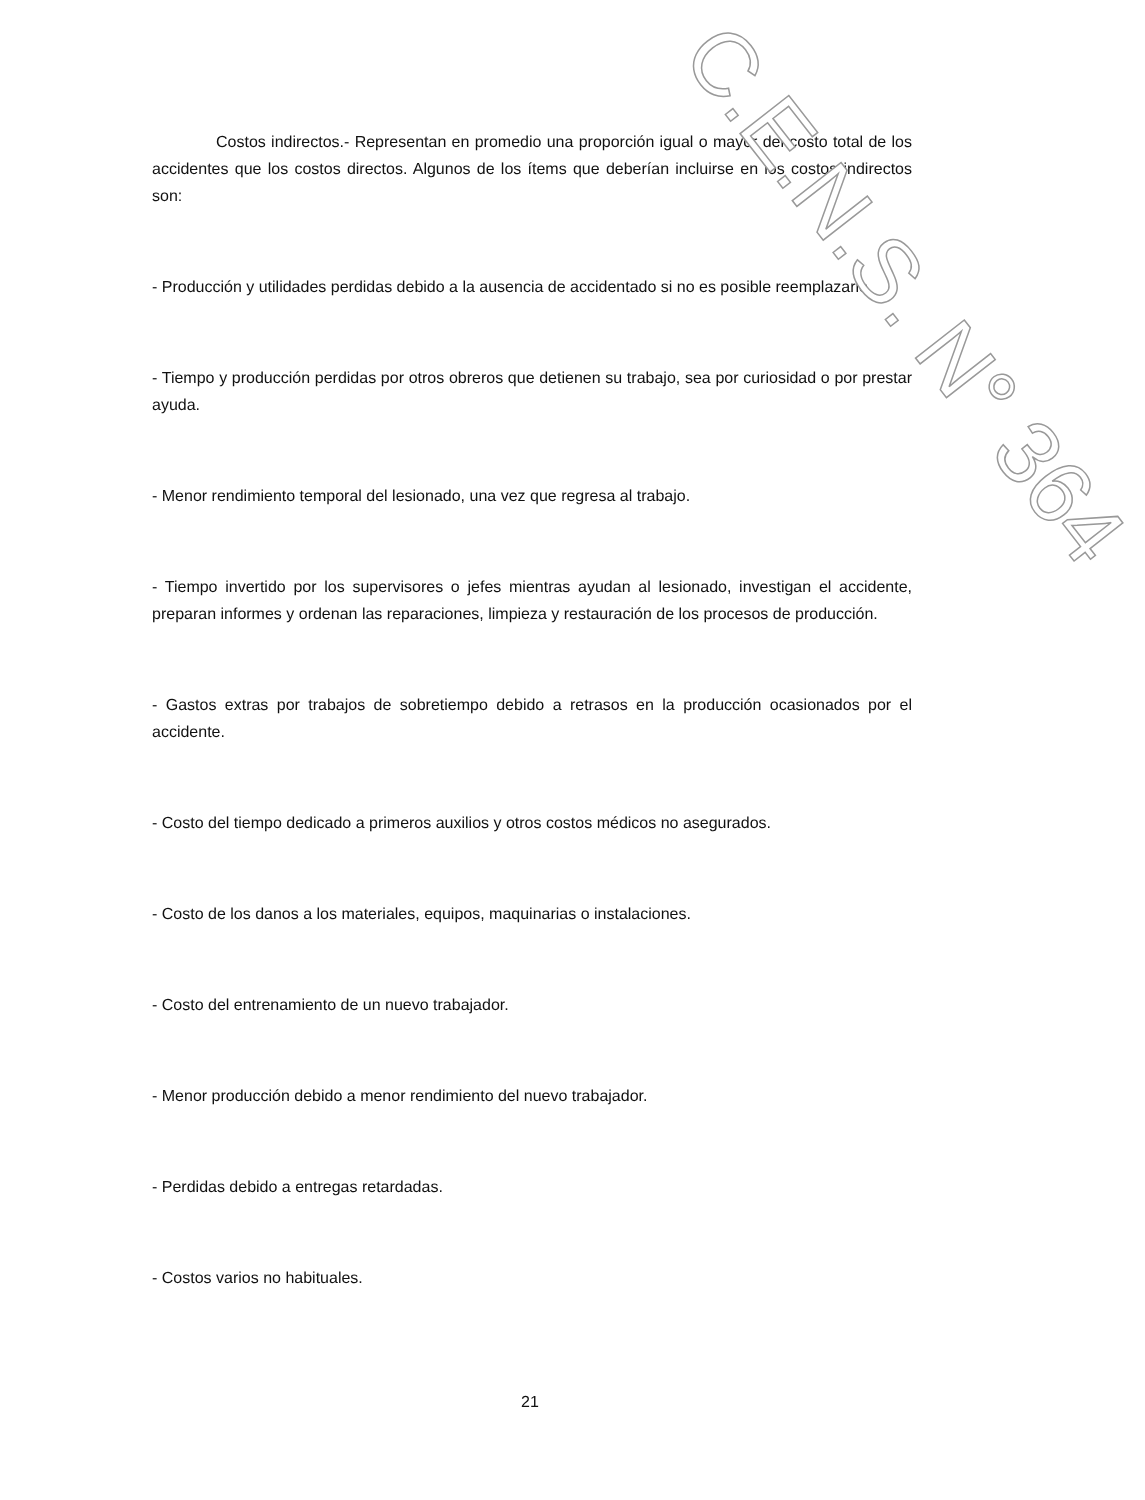Costos indirectos.- Representan en promedio una proporción igual o mayor del costo total de los accidentes que los costos directos. Algunos de los ítems que deberían incluirse en los costos indirectos son:
- Producción y utilidades perdidas debido a la ausencia de accidentado si no es posible reemplazarlo.
- Tiempo y producción perdidas por otros obreros que detienen su trabajo, sea por curiosidad o por prestar ayuda.
- Menor rendimiento temporal del lesionado, una vez que regresa al trabajo.
- Tiempo invertido por los supervisores o jefes mientras ayudan al lesionado, investigan el accidente, preparan informes y ordenan las reparaciones, limpieza y restauración de los procesos de producción.
- Gastos extras por trabajos de sobretiempo debido a retrasos en la producción ocasionados por el accidente.
- Costo del tiempo dedicado a primeros auxilios y otros costos médicos no asegurados.
- Costo de los danos a los materiales, equipos, maquinarias o instalaciones.
- Costo del entrenamiento de un nuevo trabajador.
- Menor producción debido a menor rendimiento del nuevo trabajador.
- Perdidas debido a entregas retardadas.
- Costos varios no habituales.
21
C.E.N.S. N° 364